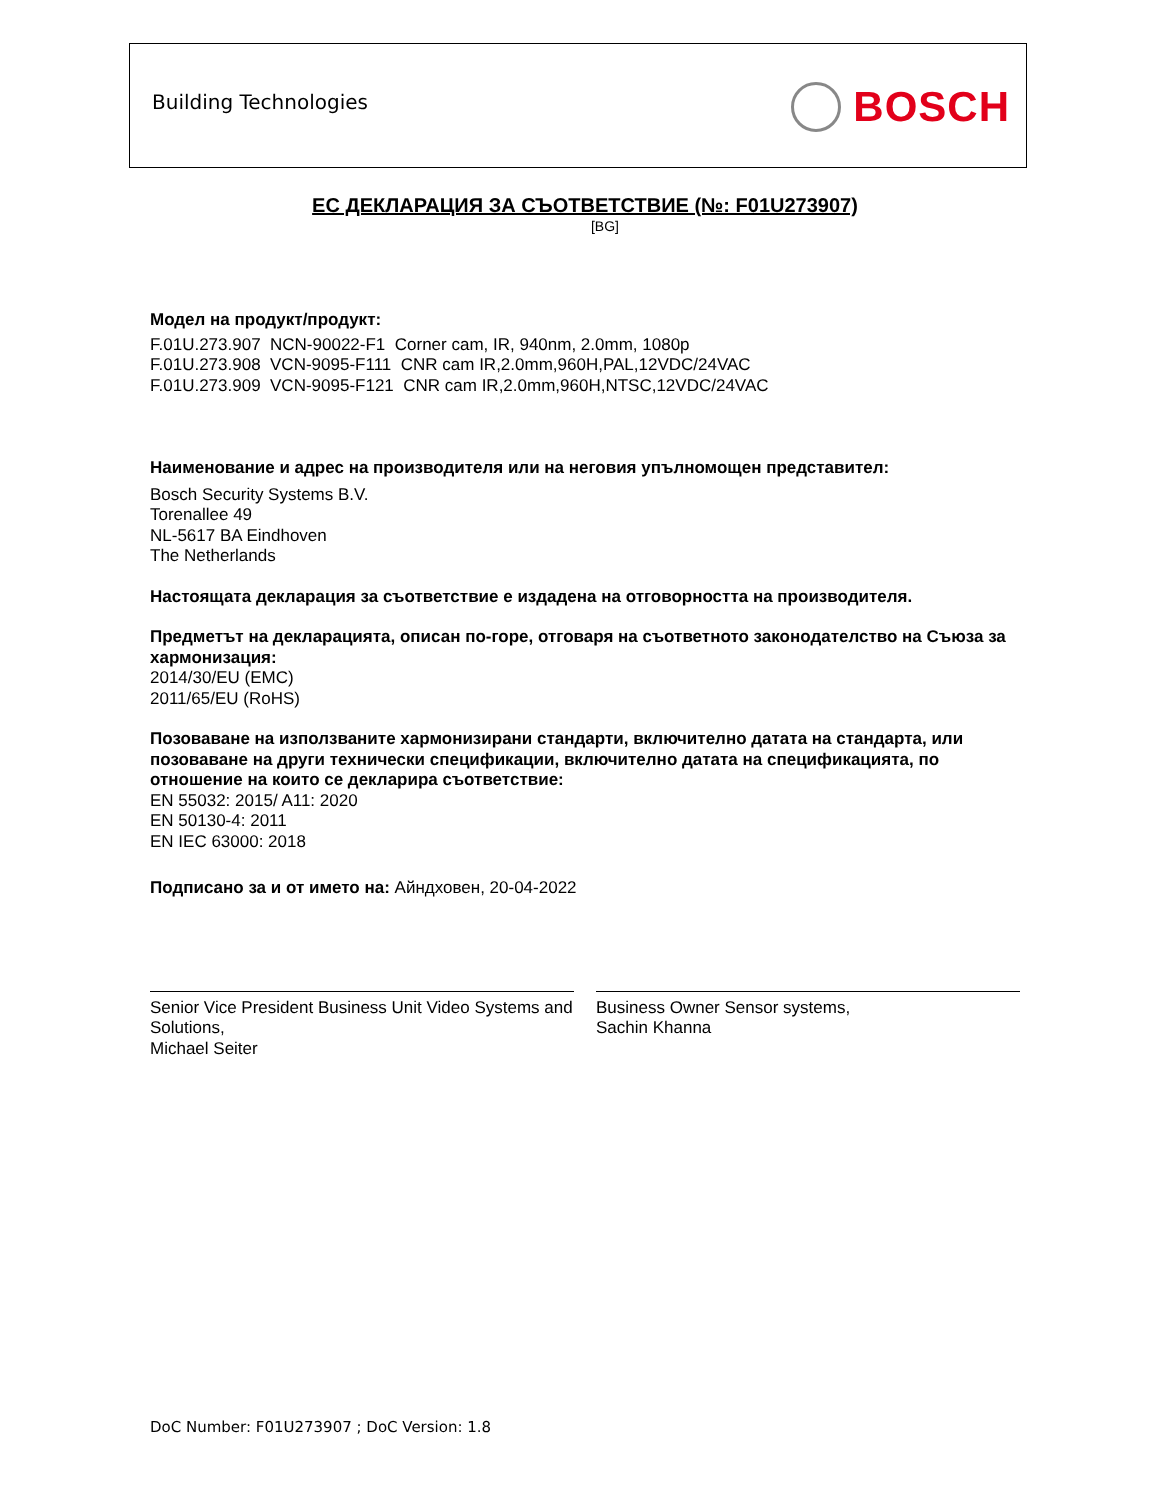Building Technologies BOSCH
ЕС ДЕКЛАРАЦИЯ ЗА СЪОТВЕТСТВИЕ (№: F01U273907)
[BG]
Модел на продукт/продукт:
F.01U.273.907 NCN-90022-F1 Corner cam, IR, 940nm, 2.0mm, 1080p
F.01U.273.908 VCN-9095-F111 CNR cam IR,2.0mm,960H,PAL,12VDC/24VAC
F.01U.273.909 VCN-9095-F121 CNR cam IR,2.0mm,960H,NTSC,12VDC/24VAC
Наименование и адрес на производителя или на неговия упълномощен представител:
Bosch Security Systems B.V.
Torenallee 49
NL-5617 BA Eindhoven
The Netherlands
Настоящата декларация за съответствие е издадена на отговорността на производителя.
Предметът на декларацията, описан по-горе, отговаря на съответното законодателство на Съюза за хармонизация:
2014/30/EU (EMC)
2011/65/EU (RoHS)
Позоваване на използваните хармонизирани стандарти, включително датата на стандарта, или позоваване на други технически спецификации, включително датата на спецификацията, по отношение на които се декларира съответствие:
EN 55032: 2015/ A11: 2020
EN 50130-4: 2011
EN IEC 63000: 2018
Подписано за и от името на: Айндховен, 20-04-2022
Senior Vice President Business Unit Video Systems and Solutions,
Michael Seiter
Business Owner Sensor systems,
Sachin Khanna
DoC Number: F01U273907 ; DoC Version: 1.8